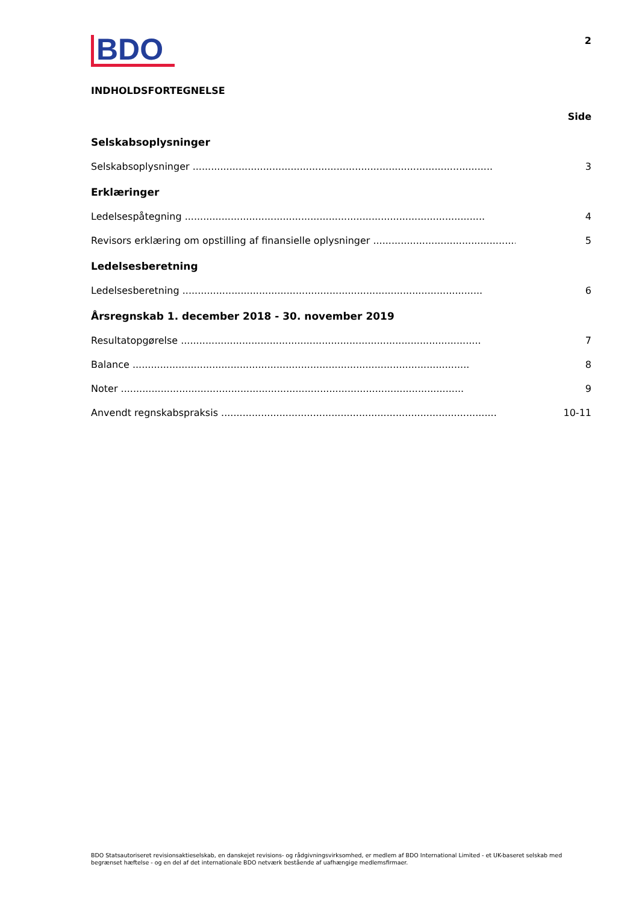BDO
2
INDHOLDSFORTEGNELSE
Side
Selskabsoplysninger
Selskabsoplysninger .................................................................................................. 3
Erklæringer
Ledelsespåtegning .................................................................................................. 4
Revisors erklæring om opstilling af finansielle oplysninger .................................................. 5
Ledelsesberetning
Ledelsesberetning .................................................................................................. 6
Årsregnskab 1. december 2018 - 30. november 2019
Resultatopgørelse .................................................................................................. 7
Balance .............................................................................................................. 8
Noter ................................................................................................................ 9
Anvendt regnskabspraksis .......................................................................................... 10-11
BDO Statsautoriseret revisionsaktieselskab, en danskejet revisions- og rådgivningsvirksomhed, er medlem af BDO International Limited - et UK-baseret selskab med begrænset hæftelse - og en del af det internationale BDO netværk bestående af uafhængige medlemsfirmaer.